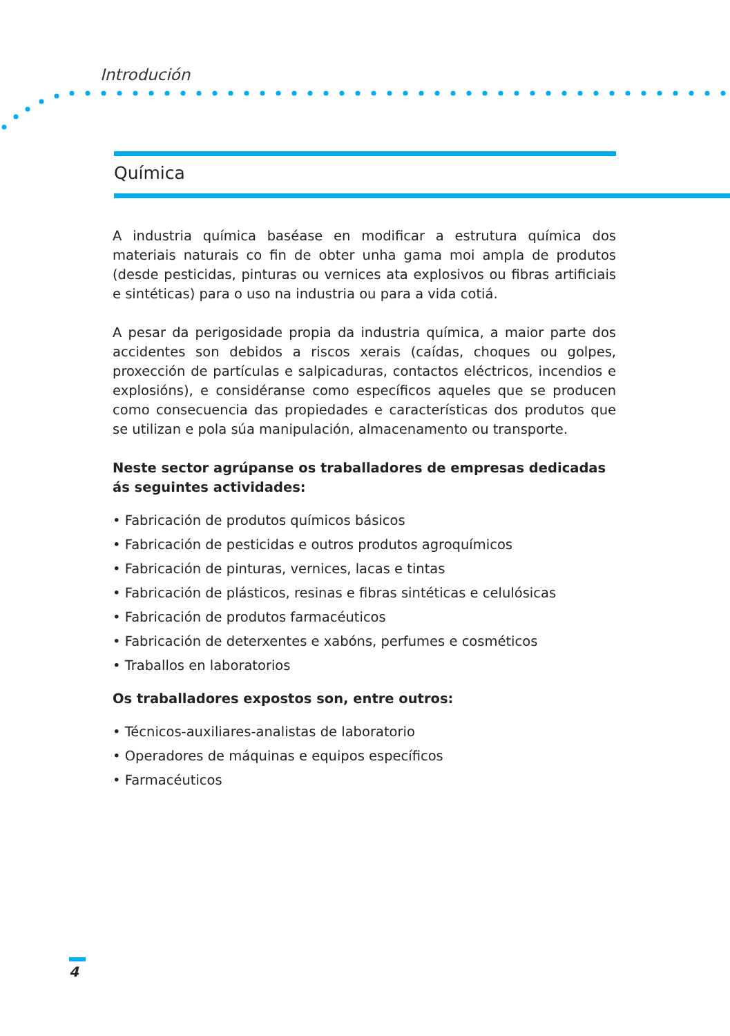Introdución
Química
A industria química baséase en modificar a estrutura química dos materiais naturais co fin de obter unha gama moi ampla de produtos (desde pesticidas, pinturas ou vernices ata explosivos ou fibras artificiais e sintéticas) para o uso na industria ou para a vida cotiá.
A pesar da perigosidade propia da industria química, a maior parte dos accidentes son debidos a riscos xerais (caídas, choques ou golpes, proxección de partículas e salpicaduras, contactos eléctricos, incendios e explosións), e considéranse como específicos aqueles que se producen como consecuencia das propiedades e características dos produtos que se utilizan e pola súa manipulación, almacenamento ou transporte.
Neste sector agrúpanse os traballadores de empresas dedicadas ás seguintes actividades:
• Fabricación de produtos químicos básicos
• Fabricación de pesticidas e outros produtos agroquímicos
• Fabricación de pinturas, vernices, lacas e tintas
• Fabricación de plásticos, resinas e fibras sintéticas e celulósicas
• Fabricación de produtos farmacéuticos
• Fabricación de deterxentes e xabóns, perfumes e cosméticos
• Traballos en laboratorios
Os traballadores expostos son, entre outros:
• Técnicos-auxiliares-analistas de laboratorio
• Operadores de máquinas e equipos específicos
• Farmacéuticos
4